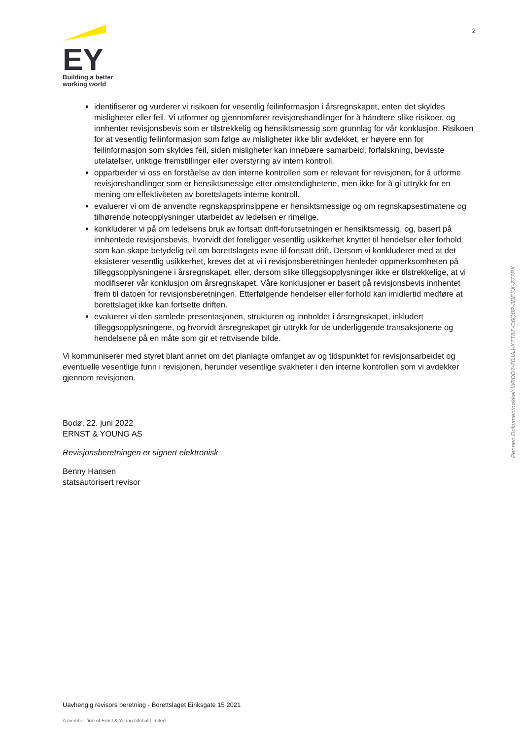EY
Building a better
working world
2
identifiserer og vurderer vi risikoen for vesentlig feilinformasjon i årsregnskapet, enten det skyldes misligheter eller feil. Vi utformer og gjennomfører revisjonshandlinger for å håndtere slike risikoer, og innhenter revisjonsbevis som er tilstrekkelig og hensiktsmessig som grunnlag for vår konklusjon. Risikoen for at vesentlig feilinformasjon som følge av misligheter ikke blir avdekket, er høyere enn for feilinformasjon som skyldes feil, siden misligheter kan innebære samarbeid, forfalskning, bevisste utelatelser, uriktige fremstillinger eller overstyring av intern kontroll.
opparbeider vi oss en forståelse av den interne kontrollen som er relevant for revisjonen, for å utforme revisjonshandlinger som er hensiktsmessige etter omstendighetene, men ikke for å gi uttrykk for en mening om effektiviteten av borettslagets interne kontroll.
evaluerer vi om de anvendte regnskapsprinsippene er hensiktsmessige og om regnskapsestimatene og tilhørende noteopplysninger utarbeidet av ledelsen er rimelige.
konkluderer vi på om ledelsens bruk av fortsatt drift-forutsetningen er hensiktsmessig, og, basert på innhentede revisjonsbevis, hvorvidt det foreligger vesentlig usikkerhet knyttet til hendelser eller forhold som kan skape betydelig tvil om borettslagets evne til fortsatt drift. Dersom vi konkluderer med at det eksisterer vesentlig usikkerhet, kreves det at vi i revisjonsberetningen henleder oppmerksomheten på tilleggsopplysningene i årsregnskapet, eller, dersom slike tilleggsopplysninger ikke er tilstrekkelige, at vi modifiserer vår konklusjon om årsregnskapet. Våre konklusjoner er basert på revisjonsbevis innhentet frem til datoen for revisjonsberetningen. Etterfølgende hendelser eller forhold kan imidlertid medføre at borettslaget ikke kan fortsette driften.
evaluerer vi den samlede presentasjonen, strukturen og innholdet i årsregnskapet, inkludert tilleggsopplysningene, og hvorvidt årsregnskapet gir uttrykk for de underliggende transaksjonene og hendelsene på en måte som gir et rettvisende bilde.
Vi kommuniserer med styret blant annet om det planlagte omfanget av og tidspunktet for revisjonsarbeidet og eventuelle vesentlige funn i revisjonen, herunder vesentlige svakheter i den interne kontrollen som vi avdekker gjennom revisjonen.
Bodø, 22. juni 2022
ERNST & YOUNG AS
Revisjonsberetningen er signert elektronisk
Benny Hansen
statsautorisert revisor
Penneo Dokumentnøkkel: W8DD7-Z0JAJ-KTT8Z-O6Q0P-3BESX-Z77PX
Uavhengig revisors beretning - Borettslaget Eiriksgate 15 2021
A member firm of Ernst & Young Global Limited